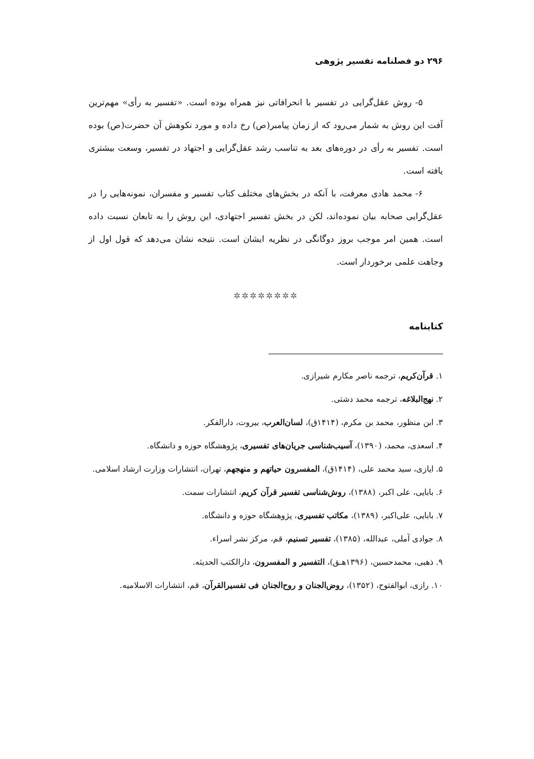۲۹۶ دو فصلنامه تفسیر پژوهی
۵- روش عقل‌گرایی در تفسیر با انحرافاتی نیز همراه بوده است. «تفسیر به رأی» مهم‌ترین آفت این روش به شمار می‌رود که از زمان پیامبر(ص) رخ داده و مورد نکوهش آن حضرت(ص) بوده است. تفسیر به رأی در دوره‌های بعد به تناسب رشد عقل‌گرایی و اجتهاد در تفسیر، وسعت بیشتری یافته است.
۶- محمد هادی معرفت، با آنکه در بخش‌های مختلف کتاب تفسیر و مفسران، نمونه‌هایی را در عقل‌گرایی صحابه بیان نموده‌اند، لکن در بخش تفسیر اجتهادی، این روش را به تابعان نسبت داده است. همین امر موجب بروز دوگانگی در نظریه ایشان است. نتیجه نشان می‌دهد که قول اول از وجاهت علمی برخوردار است.
✲✲✲✲✲✲✲✲
کتابنامه
۱. قرآن‌کریم، ترجمه ناصر مکارم شیرازی.
۲. نهج‌البلاغه، ترجمه محمد دشتی.
۳. ابن منظور، محمد بن مکرم، (۱۴۱۴ق)، لسان‌العرب، بیروت، دارالفکر.
۴. اسعدی، محمد، (۱۳۹۰)، آسیب‌شناسی جریان‌های تفسیری، پژوهشگاه حوزه و دانشگاه.
۵. ایازی، سید محمد علی، (۱۴۱۴ق)، المفسرون حیاتهم و منهجهم، تهران، انتشارات وزارت ارشاد اسلامی.
۶. بابایی، علی اکبر، (۱۳۸۸)، روش‌شناسی تفسیر قرآن کریم، انتشارات سمت.
۷. بابایی، علی‌اکبر، (۱۳۸۹)، مکاتب تفسیری، پژوهشگاه حوزه و دانشگاه.
۸. جوادی آملی، عبدالله، (۱۳۸۵)، تفسیر تسنیم، قم، مرکز نشر اسراء.
۹. ذهبی، محمدحسین، (۱۳۹۶هـق)، التفسیر و المفسرون، دارالکتب الحدیثه.
۱۰. رازی، ابوالفتوح، (۱۳۵۲)، روض‌الجنان و روح‌الجنان فی تفسیرالقرآن، قم، انتشارات الاسلامیه.